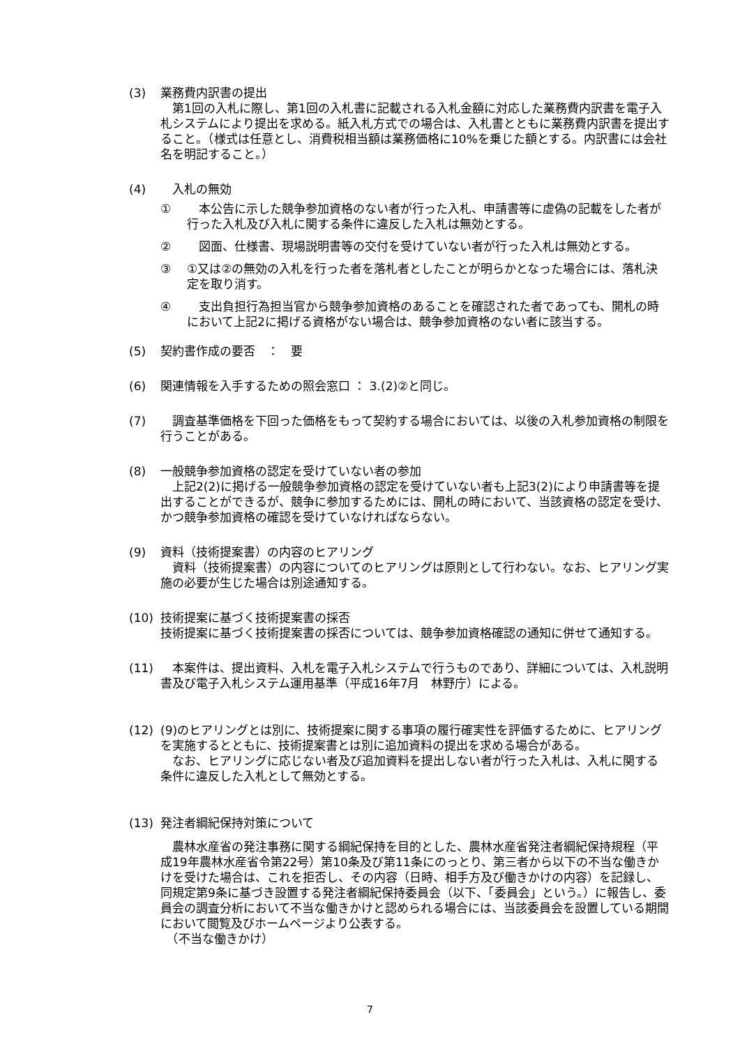(3) 業務費内訳書の提出
　第1回の入札に際し、第1回の入札書に記載される入札金額に対応した業務費内訳書を電子入札システムにより提出を求める。紙入札方式での場合は、入札書とともに業務費内訳書を提出すること。（様式は任意とし、消費税相当額は業務価格に10%を乗じた額とする。内訳書には会社名を明記すること。）
(4) 　入札の無効
① 　本公告に示した競争参加資格のない者が行った入札、申請書等に虚偽の記載をした者が行った入札及び入札に関する条件に違反した入札は無効とする。
② 　図面、仕様書、現場説明書等の交付を受けていない者が行った入札は無効とする。
③ ①又は②の無効の入札を行った者を落札者としたことが明らかとなった場合には、落札決定を取り消す。
④ 　支出負担行為担当官から競争参加資格のあることを確認された者であっても、開札の時において上記2に掲げる資格がない場合は、競争参加資格のない者に該当する。
(5) 契約書作成の要否　：　要
(6) 関連情報を入手するための照会窓口 ： 3.(2)②と同じ。
(7) 　調査基準価格を下回った価格をもって契約する場合においては、以後の入札参加資格の制限を行うことがある。
(8) 一般競争参加資格の認定を受けていない者の参加
　上記2(2)に掲げる一般競争参加資格の認定を受けていない者も上記3(2)により申請書等を提出することができるが、競争に参加するためには、開札の時において、当該資格の認定を受け、かつ競争参加資格の確認を受けていなければならない。
(9) 資料（技術提案書）の内容のヒアリング
　資料（技術提案書）の内容についてのヒアリングは原則として行わない。なお、ヒアリング実施の必要が生じた場合は別途通知する。
(10) 技術提案に基づく技術提案書の採否
技術提案に基づく技術提案書の採否については、競争参加資格確認の通知に併せて通知する。
(11) 　本案件は、提出資料、入札を電子入札システムで行うものであり、詳細については、入札説明書及び電子入札システム運用基準（平成16年7月　林野庁）による。
(12) (9)のヒアリングとは別に、技術提案に関する事項の履行確実性を評価するために、ヒアリングを実施するとともに、技術提案書とは別に追加資料の提出を求める場合がある。
　なお、ヒアリングに応じない者及び追加資料を提出しない者が行った入札は、入札に関する条件に違反した入札として無効とする。
(13) 発注者綱紀保持対策について
　農林水産省の発注事務に関する綱紀保持を目的とした、農林水産省発注者綱紀保持規程（平成19年農林水産省令第22号）第10条及び第11条にのっとり、第三者から以下の不当な働きかけを受けた場合は、これを拒否し、その内容（日時、相手方及び働きかけの内容）を記録し、同規定第9条に基づき設置する発注者綱紀保持委員会（以下、「委員会」という。）に報告し、委員会の調査分析において不当な働きかけと認められる場合には、当該委員会を設置している期間において閲覧及びホームページより公表する。
　（不当な働きかけ）
7